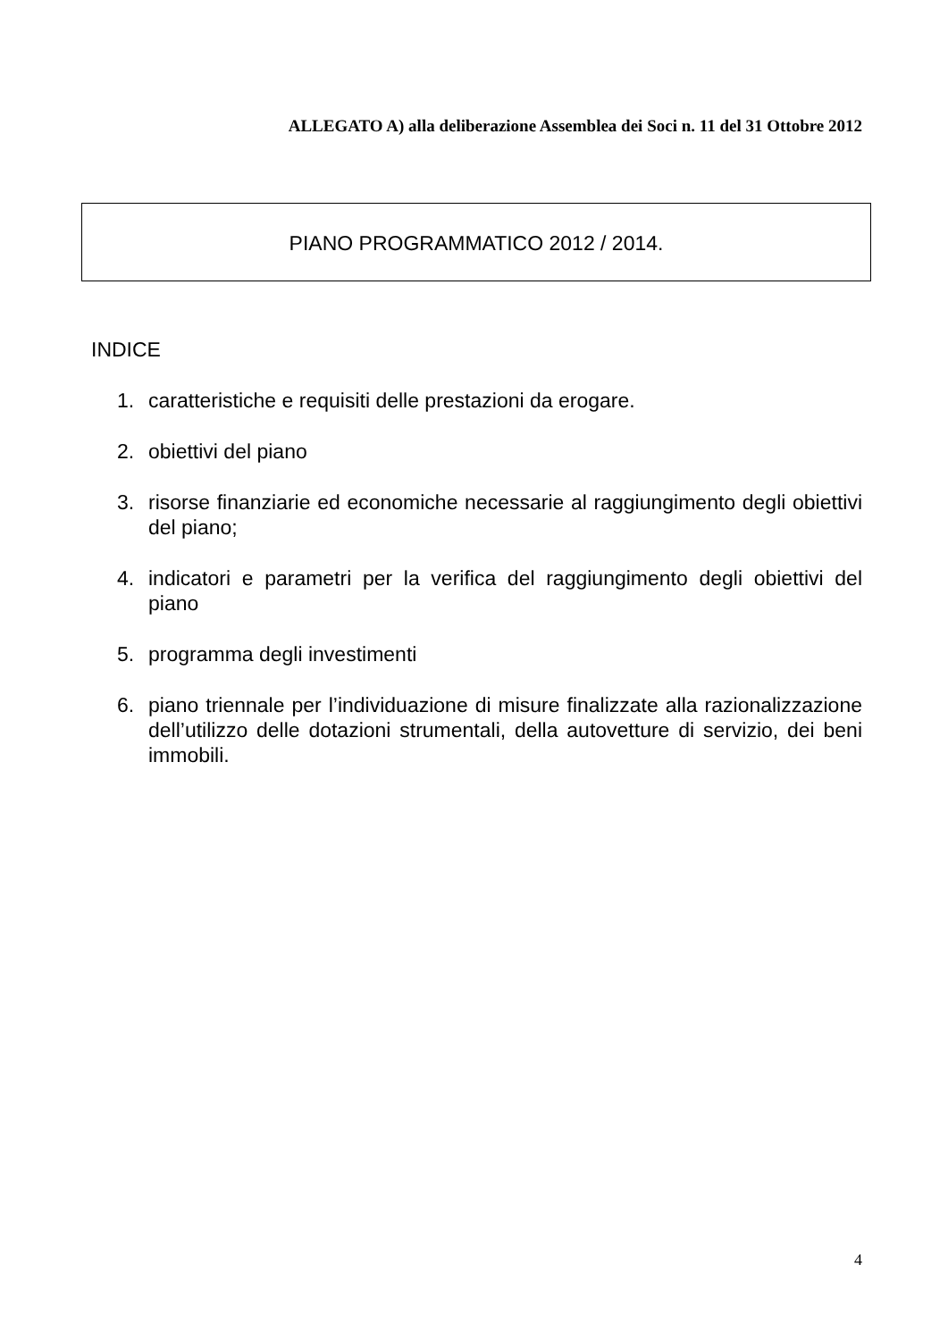ALLEGATO A) alla deliberazione Assemblea dei Soci n. 11 del 31 Ottobre 2012
PIANO PROGRAMMATICO 2012 / 2014.
INDICE
1. caratteristiche e requisiti delle prestazioni da erogare.
2. obiettivi del piano
3. risorse finanziarie ed economiche necessarie al raggiungimento degli obiettivi del piano;
4. indicatori e parametri per la verifica del raggiungimento degli obiettivi del piano
5. programma degli investimenti
6. piano triennale per l’individuazione di misure finalizzate alla razionalizzazione dell’utilizzo delle dotazioni strumentali, della autovetture di servizio, dei beni immobili.
4